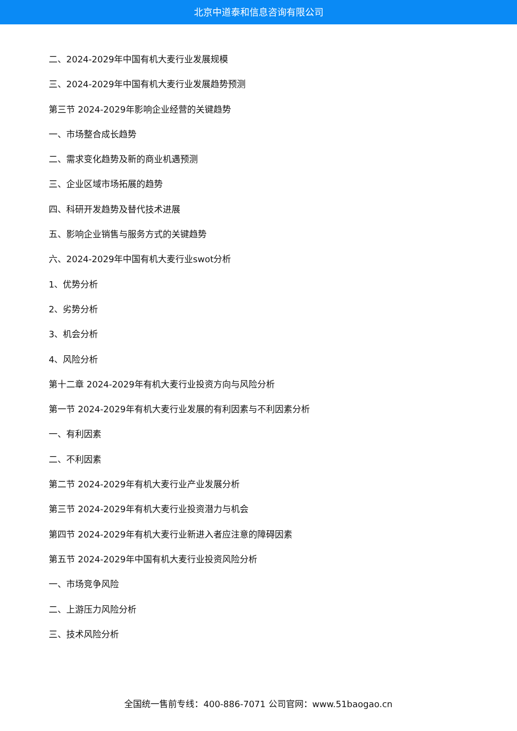北京中道泰和信息咨询有限公司
二、2024-2029年中国有机大麦行业发展规模
三、2024-2029年中国有机大麦行业发展趋势预测
第三节 2024-2029年影响企业经营的关键趋势
一、市场整合成长趋势
二、需求变化趋势及新的商业机遇预测
三、企业区域市场拓展的趋势
四、科研开发趋势及替代技术进展
五、影响企业销售与服务方式的关键趋势
六、2024-2029年中国有机大麦行业swot分析
1、优势分析
2、劣势分析
3、机会分析
4、风险分析
第十二章 2024-2029年有机大麦行业投资方向与风险分析
第一节 2024-2029年有机大麦行业发展的有利因素与不利因素分析
一、有利因素
二、不利因素
第二节 2024-2029年有机大麦行业产业发展分析
第三节 2024-2029年有机大麦行业投资潜力与机会
第四节 2024-2029年有机大麦行业新进入者应注意的障碍因素
第五节 2024-2029年中国有机大麦行业投资风险分析
一、市场竞争风险
二、上游压力风险分析
三、技术风险分析
全国统一售前专线：400-886-7071 公司官网：www.51baogao.cn